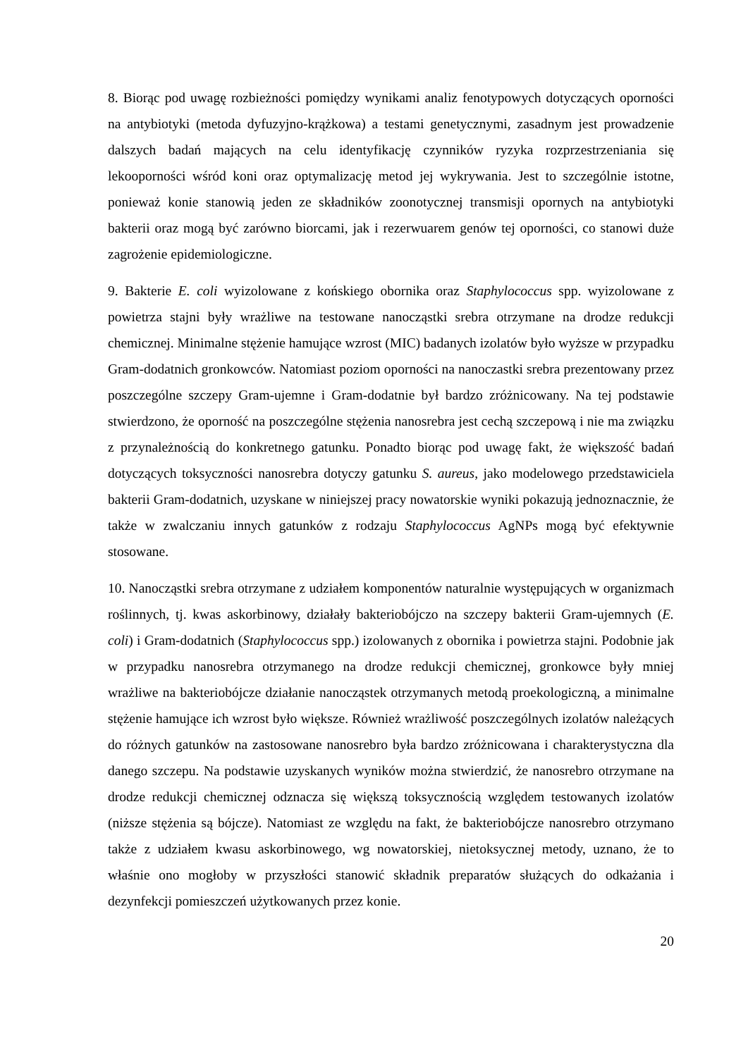8. Biorąc pod uwagę rozbieżności pomiędzy wynikami analiz fenotypowych dotyczących oporności na antybiotyki (metoda dyfuzyjno-krążkowa) a testami genetycznymi, zasadnym jest prowadzenie dalszych badań mających na celu identyfikację czynników ryzyka rozprzestrzeniania się lekooporności wśród koni oraz optymalizację metod jej wykrywania. Jest to szczególnie istotne, ponieważ konie stanowią jeden ze składników zoonotycznej transmisji opornych na antybiotyki bakterii oraz mogą być zarówno biorcami, jak i rezerwuarem genów tej oporności, co stanowi duże zagrożenie epidemiologiczne.
9. Bakterie E. coli wyizolowane z końskiego obornika oraz Staphylococcus spp. wyizolowane z powietrza stajni były wrażliwe na testowane nanocząstki srebra otrzymane na drodze redukcji chemicznej. Minimalne stężenie hamujące wzrost (MIC) badanych izolatów było wyższe w przypadku Gram-dodatnich gronkowców. Natomiast poziom oporności na nanoczastki srebra prezentowany przez poszczególne szczepy Gram-ujemne i Gram-dodatnie był bardzo zróżnicowany. Na tej podstawie stwierdzono, że oporność na poszczególne stężenia nanosrebra jest cechą szczepową i nie ma związku z przynależnością do konkretnego gatunku. Ponadto biorąc pod uwagę fakt, że większość badań dotyczących toksyczności nanosrebra dotyczy gatunku S. aureus, jako modelowego przedstawiciela bakterii Gram-dodatnich, uzyskane w niniejszej pracy nowatorskie wyniki pokazują jednoznacznie, że także w zwalczaniu innych gatunków z rodzaju Staphylococcus AgNPs mogą być efektywnie stosowane.
10. Nanocząstki srebra otrzymane z udziałem komponentów naturalnie występujących w organizmach roślinnych, tj. kwas askorbinowy, działały bakteriobójczo na szczepy bakterii Gram-ujemnych (E. coli) i Gram-dodatnich (Staphylococcus spp.) izolowanych z obornika i powietrza stajni. Podobnie jak w przypadku nanosrebra otrzymanego na drodze redukcji chemicznej, gronkowce były mniej wrażliwe na bakteriobójcze działanie nanocząstek otrzymanych metodą proekologiczną, a minimalne stężenie hamujące ich wzrost było większe. Również wrażliwość poszczególnych izolatów należących do różnych gatunków na zastosowane nanosrebro była bardzo zróżnicowana i charakterystyczna dla danego szczepu. Na podstawie uzyskanych wyników można stwierdzić, że nanosrebro otrzymane na drodze redukcji chemicznej odznacza się większą toksycznością względem testowanych izolatów (niższe stężenia są bójcze). Natomiast ze względu na fakt, że bakteriobójcze nanosrebro otrzymano także z udziałem kwasu askorbinowego, wg nowatorskiej, nietoksycznej metody, uznano, że to właśnie ono mogłoby w przyszłości stanowić składnik preparatów służących do odkażania i dezynfekcji pomieszczeń użytkowanych przez konie.
20